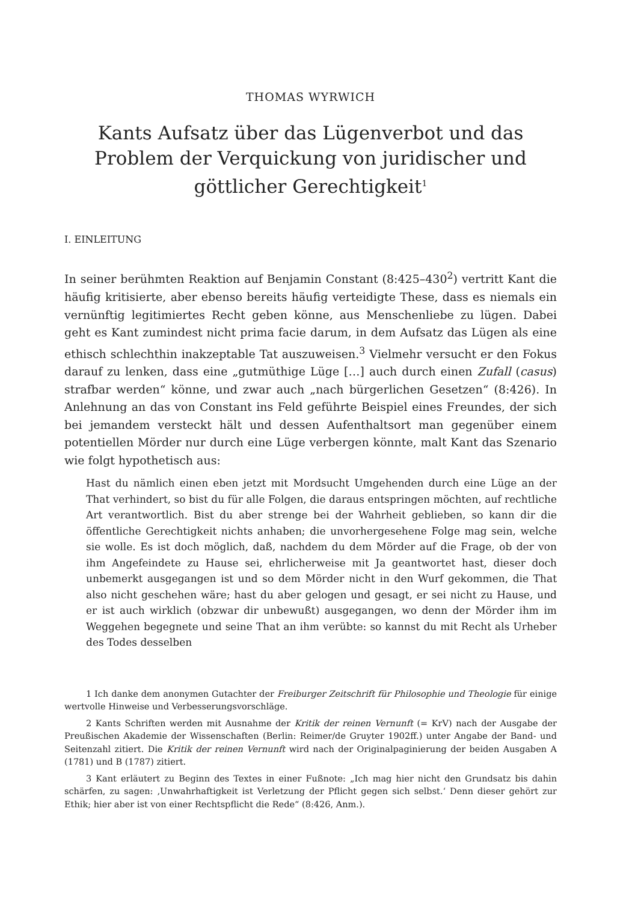THOMAS WYRWICH
Kants Aufsatz über das Lügenverbot und das Problem der Verquickung von juridischer und göttlicher Gerechtigkeit<sup>1</sup>
I. EINLEITUNG
In seiner berühmten Reaktion auf Benjamin Constant (8:425–430<sup>2</sup>) vertritt Kant die häufig kritisierte, aber ebenso bereits häufig verteidigte These, dass es niemals ein vernünftig legitimiertes Recht geben könne, aus Menschenliebe zu lügen. Dabei geht es Kant zumindest nicht prima facie darum, in dem Aufsatz das Lügen als eine ethisch schlechthin inakzeptable Tat auszuweisen.<sup>3</sup> Vielmehr versucht er den Fokus darauf zu lenken, dass eine „gutmüthige Lüge […] auch durch einen Zufall (casus) strafbar werden“ könne, und zwar auch „nach bürgerlichen Gesetzen“ (8:426). In Anlehnung an das von Constant ins Feld geführte Beispiel eines Freundes, der sich bei jemandem versteckt hält und dessen Aufenthaltsort man gegenüber einem potentiellen Mörder nur durch eine Lüge verbergen könnte, malt Kant das Szenario wie folgt hypothetisch aus:
Hast du nämlich einen eben jetzt mit Mordsucht Umgehenden durch eine Lüge an der That verhindert, so bist du für alle Folgen, die daraus entspringen möchten, auf rechtliche Art verantwortlich. Bist du aber strenge bei der Wahrheit geblieben, so kann dir die öffentliche Gerechtigkeit nichts anhaben; die unvorhergesehene Folge mag sein, welche sie wolle. Es ist doch möglich, daß, nachdem du dem Mörder auf die Frage, ob der von ihm Angefeindete zu Hause sei, ehrlicherweise mit Ja geantwortet hast, dieser doch unbemerkt ausgegangen ist und so dem Mörder nicht in den Wurf gekommen, die That also nicht geschehen wäre; hast du aber gelogen und gesagt, er sei nicht zu Hause, und er ist auch wirklich (obzwar dir unbewußt) ausgegangen, wo denn der Mörder ihm im Weggehen begegnete und seine That an ihm verübte: so kannst du mit Recht als Urheber des Todes desselben
1 Ich danke dem anonymen Gutachter der Freiburger Zeitschrift für Philosophie und Theologie für einige wertvolle Hinweise und Verbesserungsvorschläge.
2 Kants Schriften werden mit Ausnahme der Kritik der reinen Vernunft (= KrV) nach der Ausgabe der Preußischen Akademie der Wissenschaften (Berlin: Reimer/de Gruyter 1902ff.) unter Angabe der Band- und Seitenzahl zitiert. Die Kritik der reinen Vernunft wird nach der Originalpaginierung der beiden Ausgaben A (1781) und B (1787) zitiert.
3 Kant erläutert zu Beginn des Textes in einer Fußnote: „Ich mag hier nicht den Grundsatz bis dahin schärfen, zu sagen: ‚Unwahrhaftigkeit ist Verletzung der Pflicht gegen sich selbst.‘ Denn dieser gehört zur Ethik; hier aber ist von einer Rechtspflicht die Rede“ (8:426, Anm.).